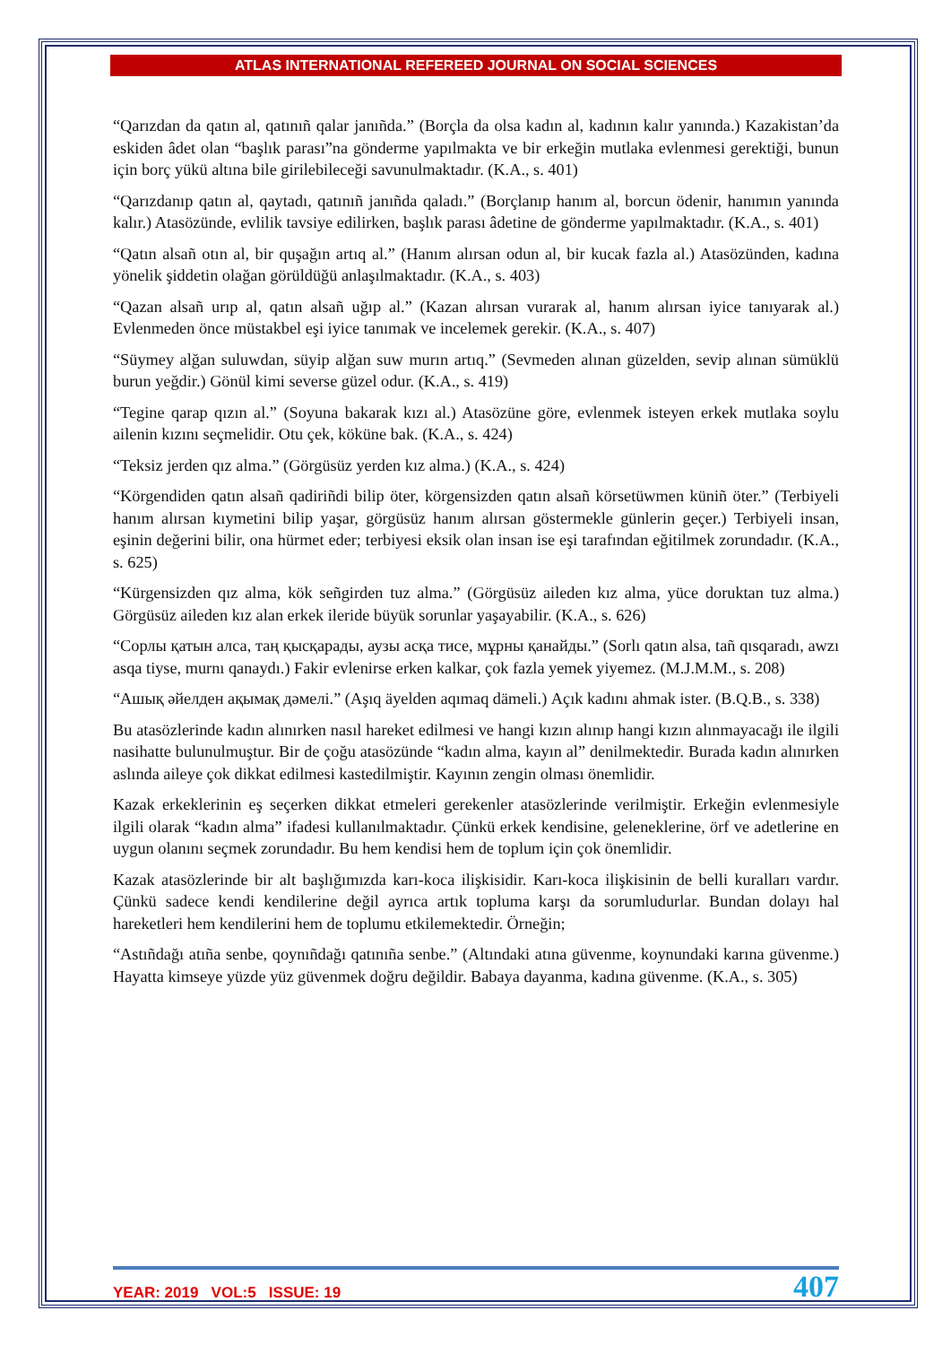ATLAS INTERNATIONAL REFEREED JOURNAL ON SOCIAL SCIENCES
“Qarızdan da qatın al, qatınıñ qalar janıñda.” (Borçla da olsa kadın al, kadının kalır yanında.) Kazakistan’da eskiden âdet olan “başlık parası”na gönderme yapılmakta ve bir erkeğin mutlaka evlenmesi gerektiği, bunun için borç yükü altına bile girilebileceği savunulmaktadır. (K.A., s. 401)
“Qarızdanıp qatın al, qaytadı, qatınıñ janıñda qaladı.” (Borçlanıp hanım al, borcun ödenir, hanımın yanında kalır.) Atasözünde, evlilik tavsiye edilirken, başlık parası âdetine de gönderme yapılmaktadır. (K.A., s. 401)
“Qatın alsañ otın al, bir quşağın artıq al.” (Hanım alırsan odun al, bir kucak fazla al.) Atasözünden, kadına yönelik şiddetin olağan görüldüğü anlaşılmaktadır. (K.A., s. 403)
“Qazan alsañ urıp al, qatın alsañ uğıp al.” (Kazan alırsan vurarak al, hanım alırsan iyice tanıyarak al.) Evlenmeden önce müstakbel eşi iyice tanımak ve incelemek gerekir. (K.A., s. 407)
“Süymey alğan suluwdan, süyip alğan suw murın artıq.” (Sevmeden alınan güzelden, sevip alınan sümüklü burun yeğdir.) Gönül kimi severse güzel odur. (K.A., s. 419)
“Tegine qarap qızın al.” (Soyuna bakarak kızı al.) Atasözüne göre, evlenmek isteyen erkek mutlaka soylu ailenin kızını seçmelidir. Otu çek, köküne bak. (K.A., s. 424)
“Teksiz jerden qız alma.” (Görgüsüz yerden kız alma.) (K.A., s. 424)
“Körgendiden qatın alsañ qadiriñdi bilip öter, körgensizden qatın alsañ körsetüwmen küniñ öter.” (Terbiyeli hanım alırsan kıymetini bilip yaşar, görgüsüz hanım alırsan göstermekle günlerin geçer.) Terbiyeli insan, eşinin değerini bilir, ona hürmet eder; terbiyesi eksik olan insan ise eşi tarafından eğitilmek zorundadır. (K.A., s. 625)
“Kürgensizden qız alma, kök señgirden tuz alma.” (Görgüsüz aileden kız alma, yüce doruktan tuz alma.) Görgüsüz aileden kız alan erkek ileride büyük sorunlar yaşayabilir. (K.A., s. 626)
“Сорлы қатын алса, таң қысқарады, аузы асқа тисе, мұрны қанайды.” (Sorlı qatın alsa, tañ qısqaradı, awzı asqa tiyse, murnı qanaydı.) Fakir evlenirse erken kalkar, çok fazla yemek yiyemez. (M.J.M.M., s. 208)
“Ашық әйелден ақымақ дәмелі.” (Aşıq äyelden aqımaq dämeli.) Açık kadını ahmak ister. (B.Q.B., s. 338)
Bu atasözlerinde kadın alınırken nasıl hareket edilmesi ve hangi kızın alınıp hangi kızın alınmayacağı ile ilgili nasihatte bulunulmuştur. Bir de çoğu atasözünde “kadın alma, kayın al” denilmektedir. Burada kadın alınırken aslında aileye çok dikkat edilmesi kastedilmiştir. Kayının zengin olması önemlidir.
Kazak erkeklerinin eş seçerken dikkat etmeleri gerekenler atasözlerinde verilmiştir. Erkeğin evlenmesiyle ilgili olarak “kadın alma” ifadesi kullanılmaktadır. Çünkü erkek kendisine, geleneklerine, örf ve adetlerine en uygun olanını seçmek zorundadır. Bu hem kendisi hem de toplum için çok önemlidir.
Kazak atasözlerinde bir alt başlığımızda karı-koca ilişkisidir. Karı-koca ilişkisinin de belli kuralları vardır. Çünkü sadece kendi kendilerine değil ayrıca artık topluma karşı da sorumludurlar. Bundan dolayı hal hareketleri hem kendilerini hem de toplumu etkilemektedir. Örneğin;
“Astıñdağı atıña senbe, qoynıñdağı qatınıña senbe.” (Altındaki atına güvenme, koynundaki karına güvenme.) Hayatta kimseye yüzde yüz güvenmek doğru değildir. Babaya dayanma, kadına güvenme. (K.A., s. 305)
YEAR: 2019 VOL:5 ISSUE: 19 407